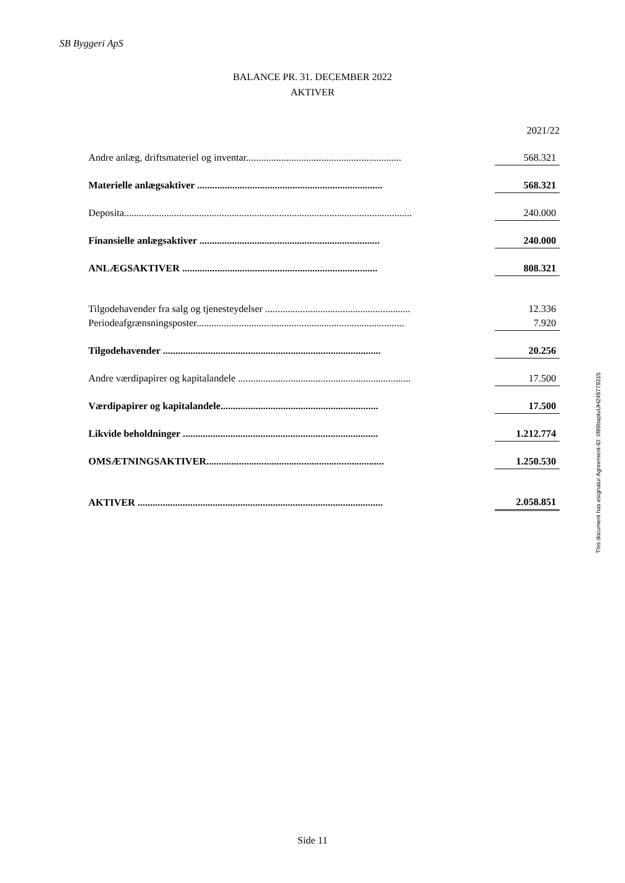SB Byggeri ApS
BALANCE PR. 31. DECEMBER 2022
AKTIVER
| | | 2021/22 |
| Andre anlæg, driftsmateriel og inventar.............................................................. | | 568.321 |
| Materielle anlægsaktiver .......................................................................... | | 568.321 |
| Deposita................................................................................................................... | | 240.000 |
| Finansielle anlægsaktiver ........................................................................ | | 240.000 |
| ANLÆGSAKTIVER .............................................................................. | | 808.321 |
| Tilgodehavender fra salg og tjenesteydelser .......................................................... | | 12.336 |
| Periodeafgrænsningsposter................................................................................... | | 7.920 |
| Tilgodehavender ....................................................................................... | | 20.256 |
| Andre værdipapirer og kapitalandele ..................................................................... | | 17.500 |
| Værdipapirer og kapitalandele............................................................... | | 17.500 |
| Likvide beholdninger .............................................................................. | | 1.212.774 |
| OMSÆTNINGSAKTIVER....................................................................... | | 1.250.530 |
| AKTIVER .................................................................................................. | | 2.058.851 |
This document has esignatur Agreement-ID: 0f89baptuUH249779315
Side 11